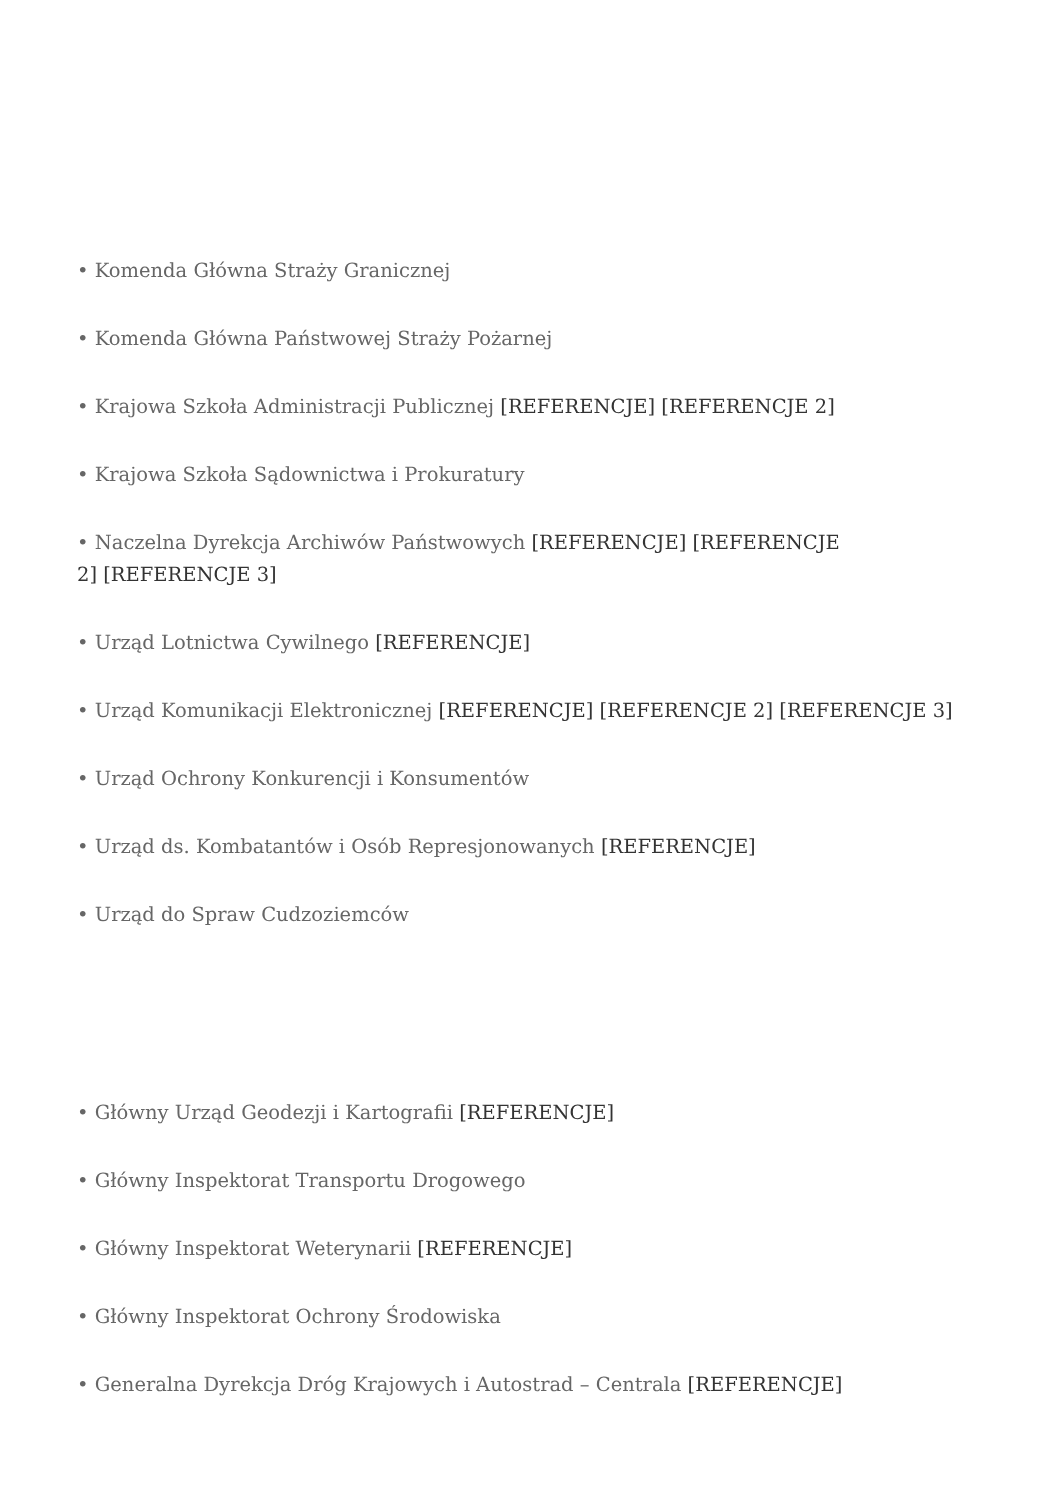• Komenda Główna Straży Granicznej
• Komenda Główna Państwowej Straży Pożarnej
• Krajowa Szkoła Administracji Publicznej [REFERENCJE] [REFERENCJE 2]
• Krajowa Szkoła Sądownictwa i Prokuratury
• Naczelna Dyrekcja Archiwów Państwowych [REFERENCJE] [REFERENCJE
2] [REFERENCJE 3]
• Urząd Lotnictwa Cywilnego [REFERENCJE]
• Urząd Komunikacji Elektronicznej [REFERENCJE] [REFERENCJE 2] [REFERENCJE 3]
• Urząd Ochrony Konkurencji i Konsumentów
• Urząd ds. Kombatantów i Osób Represjonowanych [REFERENCJE]
• Urząd do Spraw Cudzoziemców
• Główny Urząd Geodezji i Kartografii [REFERENCJE]
• Główny Inspektorat Transportu Drogowego
• Główny Inspektorat Weterynarii [REFERENCJE]
• Główny Inspektorat Ochrony Środowiska
• Generalna Dyrekcja Dróg Krajowych i Autostrad – Centrala [REFERENCJE]